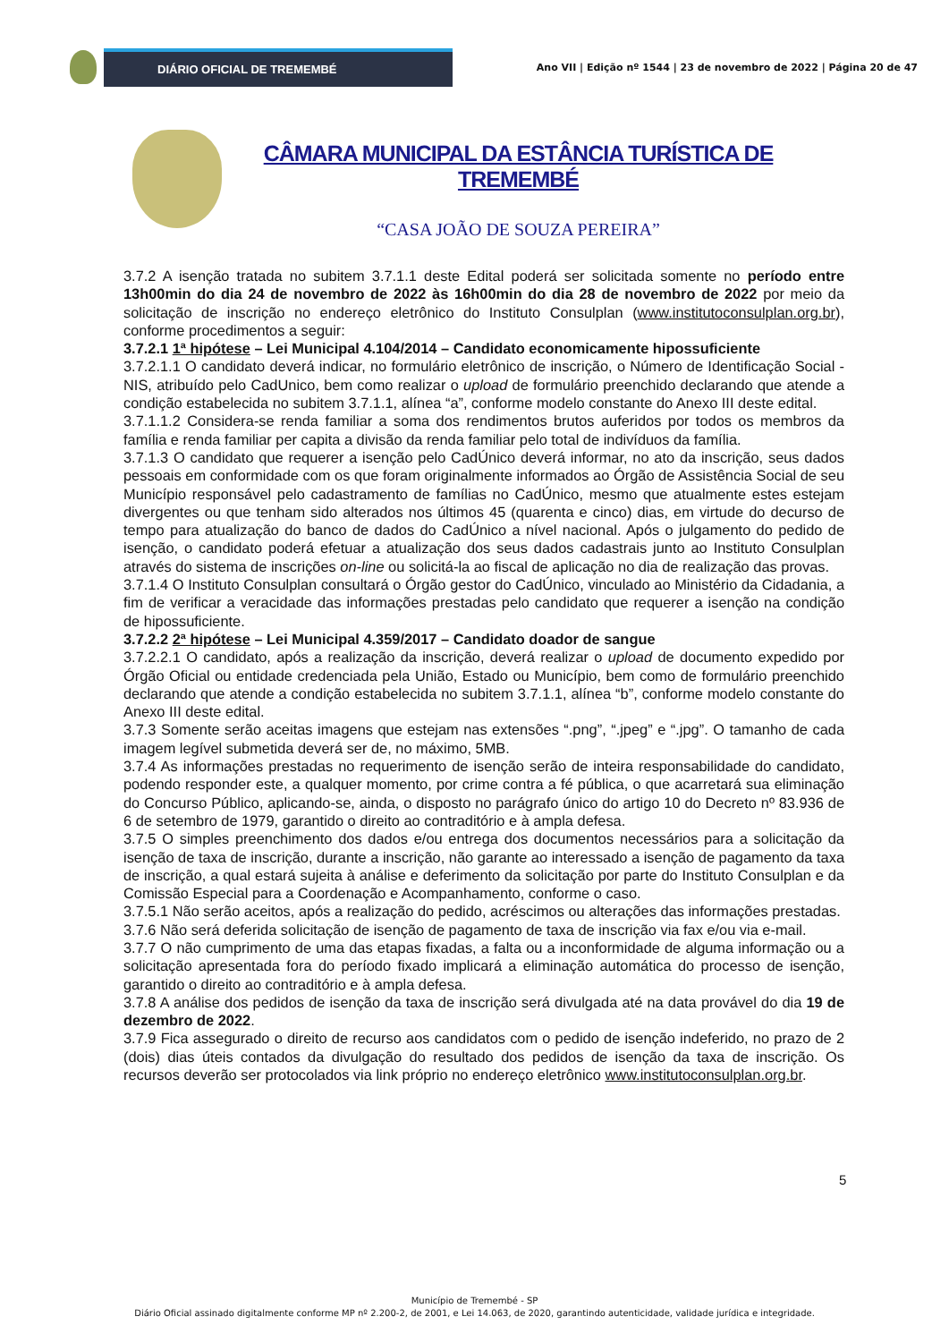DIÁRIO OFICIAL DE TREMEMBÉ
Ano VII | Edição nº 1544 | 23 de novembro de 2022 | Página 20 de 47
CÂMARA MUNICIPAL DA ESTÂNCIA TURÍSTICA DE TREMEMBÉ
“CASA JOÃO DE SOUZA PEREIRA”
3.7.2 A isenção tratada no subitem 3.7.1.1 deste Edital poderá ser solicitada somente no período entre 13h00min do dia 24 de novembro de 2022 às 16h00min do dia 28 de novembro de 2022 por meio da solicitação de inscrição no endereço eletrônico do Instituto Consulplan (www.institutoconsulplan.org.br), conforme procedimentos a seguir:
3.7.2.1 1ª hipótese – Lei Municipal 4.104/2014 – Candidato economicamente hipossuficiente
3.7.2.1.1 O candidato deverá indicar, no formulário eletrônico de inscrição, o Número de Identificação Social - NIS, atribuído pelo CadUnico, bem como realizar o upload de formulário preenchido declarando que atende a condição estabelecida no subitem 3.7.1.1, alínea “a”, conforme modelo constante do Anexo III deste edital.
3.7.1.1.2 Considera-se renda familiar a soma dos rendimentos brutos auferidos por todos os membros da família e renda familiar per capita a divisão da renda familiar pelo total de indivíduos da família.
3.7.1.3 O candidato que requerer a isenção pelo CadÚnico deverá informar, no ato da inscrição, seus dados pessoais em conformidade com os que foram originalmente informados ao Órgão de Assistência Social de seu Município responsável pelo cadastramento de famílias no CadÚnico, mesmo que atualmente estes estejam divergentes ou que tenham sido alterados nos últimos 45 (quarenta e cinco) dias, em virtude do decurso de tempo para atualização do banco de dados do CadÚnico a nível nacional. Após o julgamento do pedido de isenção, o candidato poderá efetuar a atualização dos seus dados cadastrais junto ao Instituto Consulplan através do sistema de inscrições on-line ou solicitá-la ao fiscal de aplicação no dia de realização das provas.
3.7.1.4 O Instituto Consulplan consultará o Órgão gestor do CadÚnico, vinculado ao Ministério da Cidadania, a fim de verificar a veracidade das informações prestadas pelo candidato que requerer a isenção na condição de hipossuficiente.
3.7.2.2 2ª hipótese – Lei Municipal 4.359/2017 – Candidato doador de sangue
3.7.2.2.1 O candidato, após a realização da inscrição, deverá realizar o upload de documento expedido por Órgão Oficial ou entidade credenciada pela União, Estado ou Município, bem como de formulário preenchido declarando que atende a condição estabelecida no subitem 3.7.1.1, alínea “b”, conforme modelo constante do Anexo III deste edital.
3.7.3 Somente serão aceitas imagens que estejam nas extensões “.png”, “.jpeg” e “.jpg”. O tamanho de cada imagem legível submetida deverá ser de, no máximo, 5MB.
3.7.4 As informações prestadas no requerimento de isenção serão de inteira responsabilidade do candidato, podendo responder este, a qualquer momento, por crime contra a fé pública, o que acarretará sua eliminação do Concurso Público, aplicando-se, ainda, o disposto no parágrafo único do artigo 10 do Decreto nº 83.936 de 6 de setembro de 1979, garantido o direito ao contraditório e à ampla defesa.
3.7.5 O simples preenchimento dos dados e/ou entrega dos documentos necessários para a solicitação da isenção de taxa de inscrição, durante a inscrição, não garante ao interessado a isenção de pagamento da taxa de inscrição, a qual estará sujeita à análise e deferimento da solicitação por parte do Instituto Consulplan e da Comissão Especial para a Coordenação e Acompanhamento, conforme o caso.
3.7.5.1 Não serão aceitos, após a realização do pedido, acréscimos ou alterações das informações prestadas.
3.7.6 Não será deferida solicitação de isenção de pagamento de taxa de inscrição via fax e/ou via e-mail.
3.7.7 O não cumprimento de uma das etapas fixadas, a falta ou a inconformidade de alguma informação ou a solicitação apresentada fora do período fixado implicará a eliminação automática do processo de isenção, garantido o direito ao contraditório e à ampla defesa.
3.7.8 A análise dos pedidos de isenção da taxa de inscrição será divulgada até na data provável do dia 19 de dezembro de 2022.
3.7.9 Fica assegurado o direito de recurso aos candidatos com o pedido de isenção indeferido, no prazo de 2 (dois) dias úteis contados da divulgação do resultado dos pedidos de isenção da taxa de inscrição. Os recursos deverão ser protocolados via link próprio no endereço eletrônico www.institutoconsulplan.org.br.
5
Município de Tremembé - SP
Diário Oficial assinado digitalmente conforme MP nº 2.200-2, de 2001, e Lei 14.063, de 2020, garantindo autenticidade, validade jurídica e integridade.